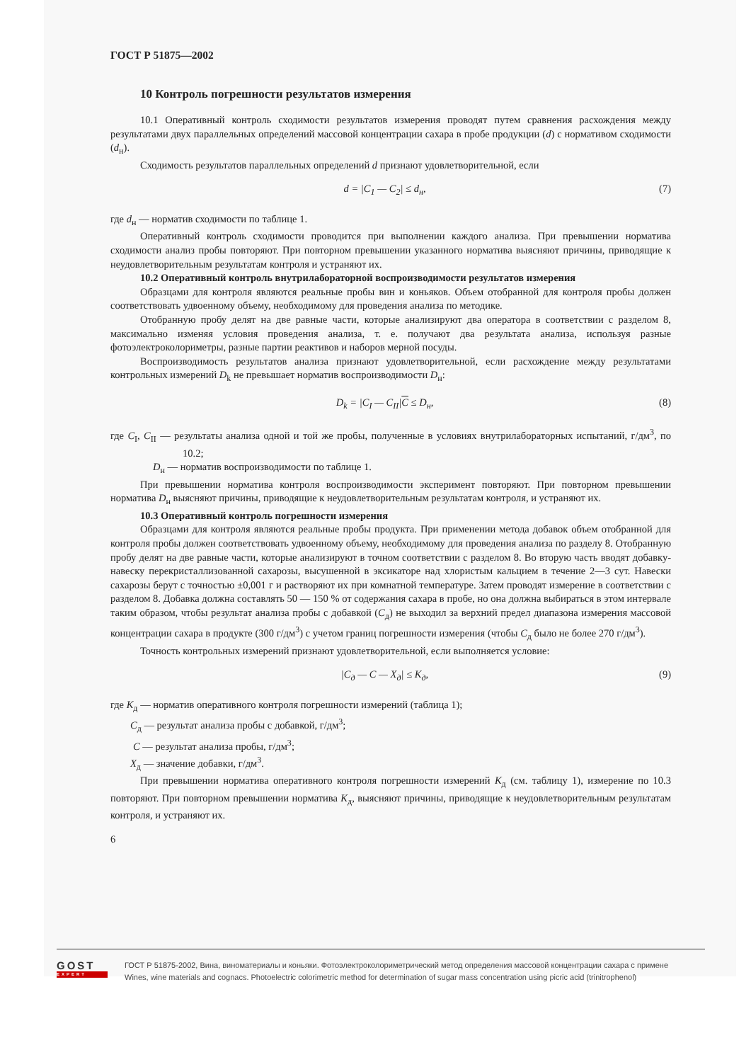ГОСТ Р 51875—2002
10 Контроль погрешности результатов измерения
10.1 Оперативный контроль сходимости результатов измерения проводят путем сравнения расхождения между результатами двух параллельных определений массовой концентрации сахара в пробе продукции (d) с нормативом сходимости (d<sub>н</sub>).
Сходимость результатов параллельных определений d признают удовлетворительной, если
d = |C<sub>1</sub> — C<sub>2</sub>| ≤ d<sub>н</sub>, (7)
где d<sub>н</sub> — норматив сходимости по таблице 1.
Оперативный контроль сходимости проводится при выполнении каждого анализа. При превышении норматива сходимости анализ пробы повторяют. При повторном превышении указанного норматива выясняют причины, приводящие к неудовлетворительным результатам контроля и устраняют их.
10.2 Оперативный контроль внутрилабораторной воспроизводимости результатов измерения
Образцами для контроля являются реальные пробы вин и коньяков. Объем отобранной для контроля пробы должен соответствовать удвоенному объему, необходимому для проведения анализа по методике.
Отобранную пробу делят на две равные части, которые анализируют два оператора в соответствии с разделом 8, максимально изменяя условия проведения анализа, т. е. получают два результата анализа, используя разные фотоэлектроколориметры, разные партии реактивов и наборов мерной посуды.
Воспроизводимость результатов анализа признают удовлетворительной, если расхождение между результатами контрольных измерений D<sub>k</sub> не превышает норматив воспроизводимости D<sub>н</sub>:
D<sub>k</sub> = |C<sub>I</sub> — C<sub>II</sub>|C ≤ D<sub>н</sub>, (8)
где C<sub>I</sub>, C<sub>II</sub> — результаты анализа одной и той же пробы, полученные в условиях внутрилабораторных испытаний, г/дм<sup>3</sup>, по 10.2;
D<sub>н</sub> — норматив воспроизводимости по таблице 1.
При превышении норматива контроля воспроизводимости эксперимент повторяют. При повторном превышении норматива D<sub>н</sub> выясняют причины, приводящие к неудовлетворительным результатам контроля, и устраняют их.
10.3 Оперативный контроль погрешности измерения
Образцами для контроля являются реальные пробы продукта. При применении метода добавок объем отобранной для контроля пробы должен соответствовать удвоенному объему, необходимому для проведения анализа по разделу 8. Отобранную пробу делят на две равные части, которые анализируют в точном соответствии с разделом 8. Во вторую часть вводят добавку-навеску перекристаллизованной сахарозы, высушенной в эксикаторе над хлористым кальцием в течение 2—3 сут. Навески сахарозы берут с точностью ±0,001 г и растворяют их при комнатной температуре. Затем проводят измерение в соответствии с разделом 8. Добавка должна составлять 50 — 150 % от содержания сахара в пробе, но она должна выбираться в этом интервале таким образом, чтобы результат анализа пробы с добавкой (C<sub>д</sub>) не выходил за верхний предел диапазона измерения массовой концентрации сахара в продукте (300 г/дм<sup>3</sup>) с учетом границ погрешности измерения (чтобы C<sub>д</sub> было не более 270 г/дм<sup>3</sup>).
Точность контрольных измерений признают удовлетворительной, если выполняется условие:
|C<sub>д</sub> — C — X<sub>д</sub>| ≤ K<sub>д</sub>, (9)
где K<sub>д</sub> — норматив оперативного контроля погрешности измерений (таблица 1);
C<sub>д</sub> — результат анализа пробы с добавкой, г/дм<sup>3</sup>;
C — результат анализа пробы, г/дм<sup>3</sup>;
X<sub>д</sub> — значение добавки, г/дм<sup>3</sup>.
При превышении норматива оперативного контроля погрешности измерений K<sub>д</sub> (см. таблицу 1), измерение по 10.3 повторяют. При повторном превышении норматива K<sub>д</sub>, выясняют причины, приводящие к неудовлетворительным результатам контроля, и устраняют их.
6
GOST
EXPERT
ГОСТ Р 51875-2002, Вина, виноматериалы и коньяки. Фотоэлектроколориметрический метод определения массовой концентрации сахара с примене
Wines, wine materials and cognacs. Photoelectric colorimetric method for determination of sugar mass concentration using picric acid (trinitrophenol)